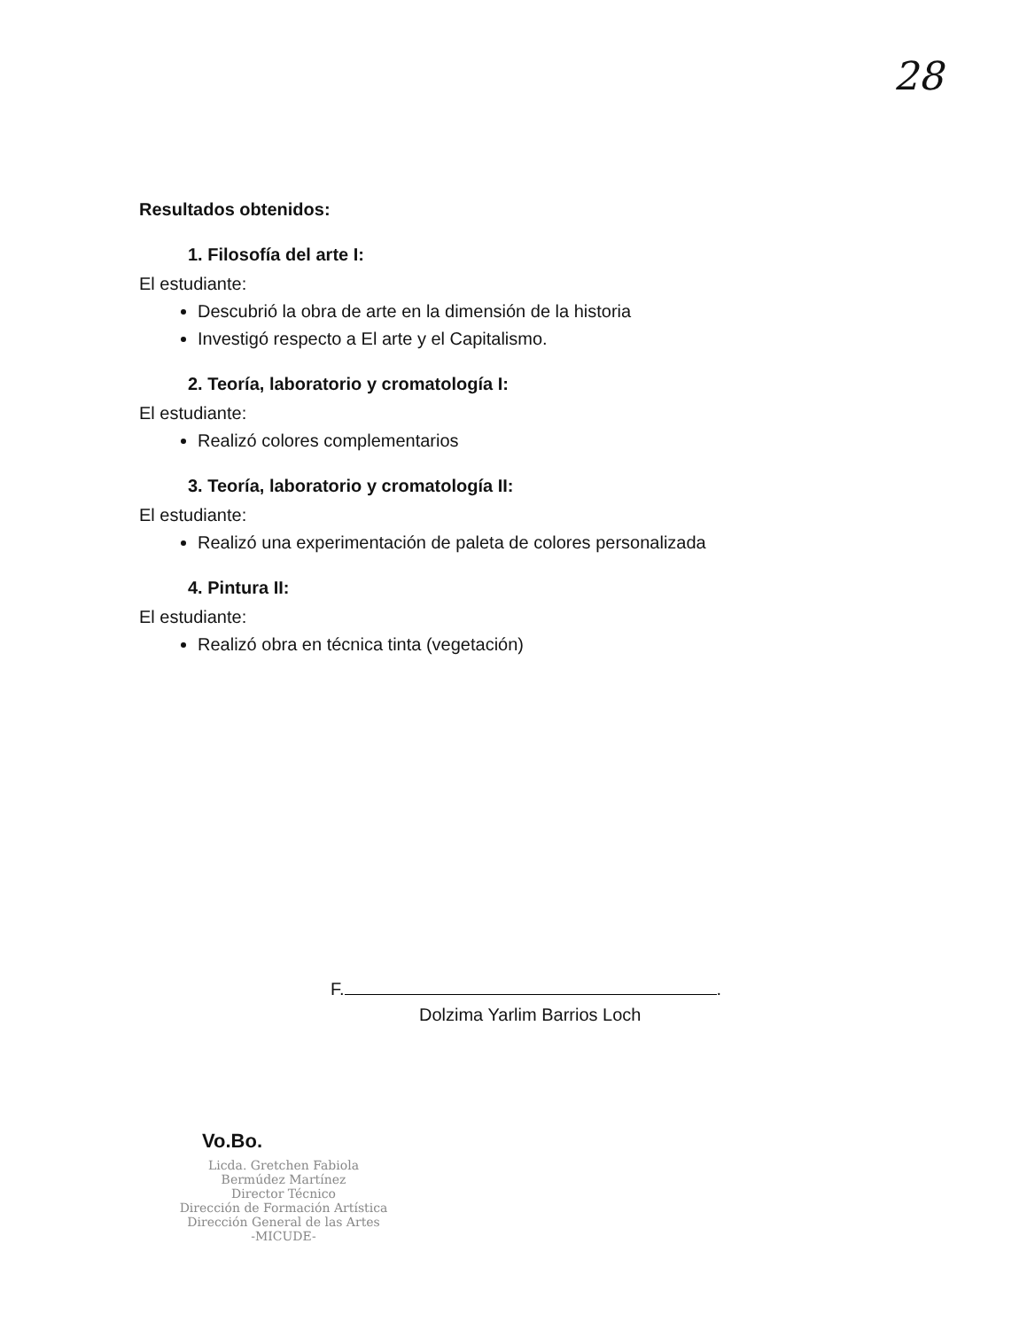28
Resultados obtenidos:
1. Filosofía del arte I:
El estudiante:
Descubrió la obra de arte en la dimensión de la historia
Investigó respecto a El arte y el Capitalismo.
2. Teoría, laboratorio y cromatología I:
El estudiante:
Realizó colores complementarios
3. Teoría, laboratorio y cromatología II:
El estudiante:
Realizó una experimentación de paleta de colores personalizada
4. Pintura II:
El estudiante:
Realizó obra en técnica tinta (vegetación)
F. .
Dolzima Yarlim Barrios Loch
Vo.Bo.
Licda. Gretchen Fabiola Bermúdez Martínez
Director Técnico
Dirección de Formación Artística
Dirección General de las Artes
-MICUDE-